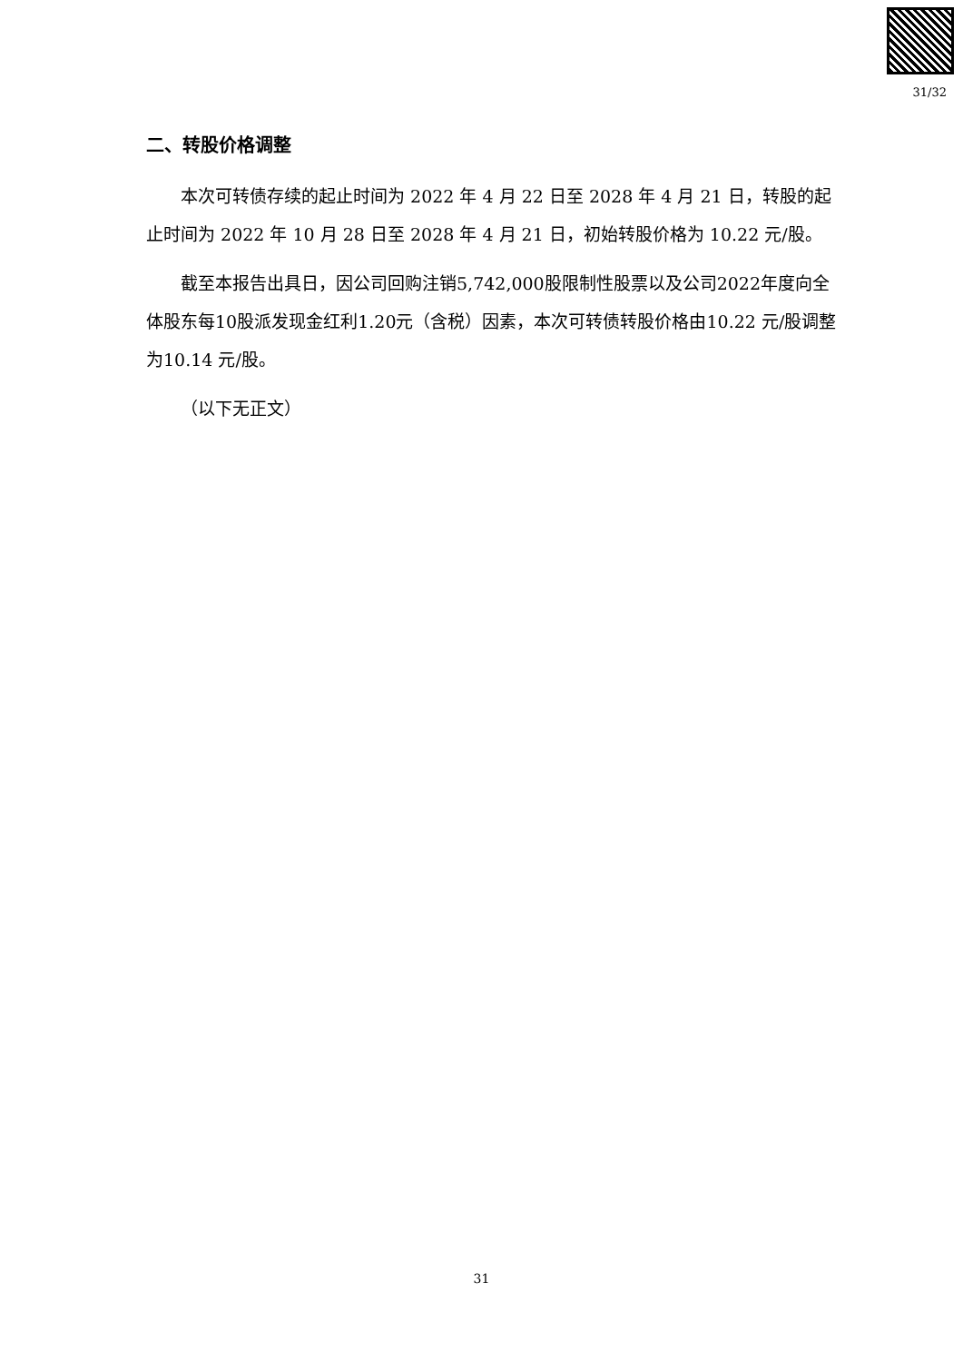31/32
二、转股价格调整
本次可转债存续的起止时间为 2022 年 4 月 22 日至 2028 年 4 月 21 日，转股的起止时间为 2022 年 10 月 28 日至 2028 年 4 月 21 日，初始转股价格为 10.22 元/股。
截至本报告出具日，因公司回购注销5,742,000股限制性股票以及公司2022年度向全体股东每10股派发现金红利1.20元（含税）因素，本次可转债转股价格由10.22 元/股调整为10.14 元/股。
（以下无正文）
31